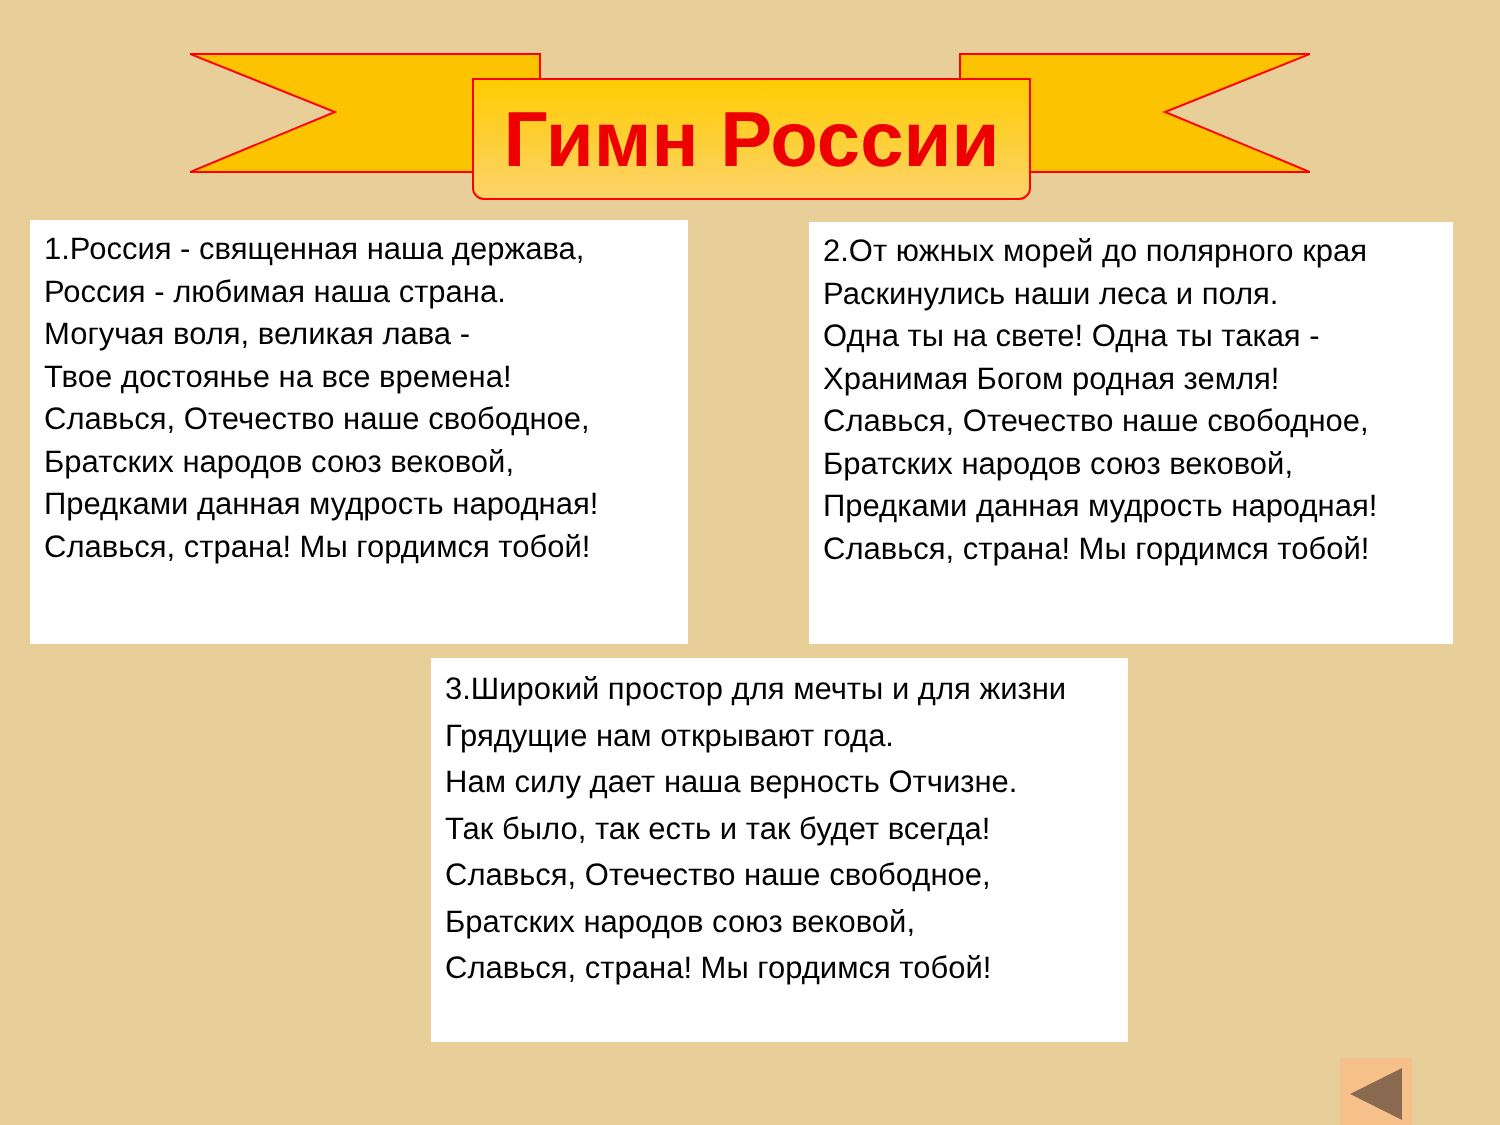Гимн России
1.Россия - священная наша держава,
Россия - любимая наша страна.
Могучая воля, великая лава -
Твое достоянье на все времена!
Славься, Отечество наше свободное,
Братских народов союз вековой,
Предками данная мудрость народная!
Славься, страна! Мы гордимся тобой!
2.От южных морей до полярного края
Раскинулись наши леса и поля.
Одна ты на свете! Одна ты такая -
Хранимая Богом родная земля!
Славься, Отечество наше свободное,
Братских народов союз вековой,
Предками данная мудрость народная!
Славься, страна! Мы гордимся тобой!
3.Широкий простор для мечты и для жизни
Грядущие нам открывают года.
Нам силу дает наша верность Отчизне.
Так было, так есть и так будет всегда!
Славься, Отечество наше свободное,
Братских народов союз вековой,
Славься, страна! Мы гордимся тобой!